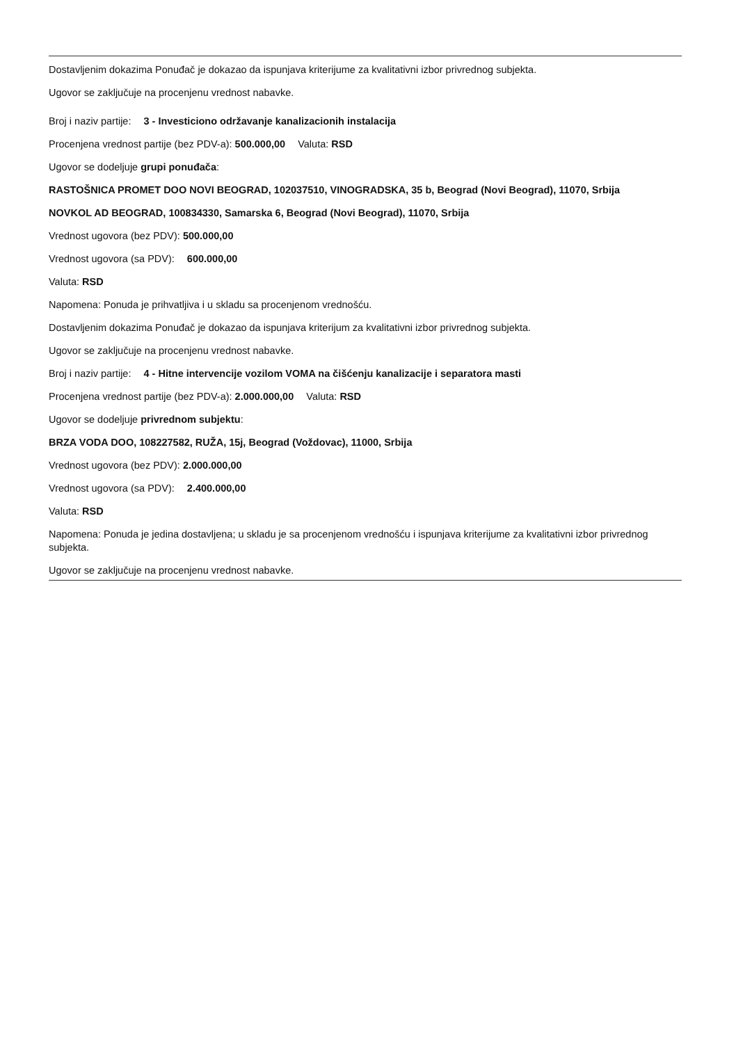Dostavljenim dokazima Ponuđač je dokazao da ispunjava kriterijume za kvalitativni izbor privrednog subjekta.
Ugovor se zaključuje na procenjenu vrednost nabavke.
Broj i naziv partije: 3 - Investiciono održavanje kanalizacionih instalacija
Procenjena vrednost partije (bez PDV-a): 500.000,00 Valuta: RSD
Ugovor se dodeljuje grupi ponuđača:
RASTOŠNICA PROMET DOO NOVI BEOGRAD, 102037510, VINOGRADSKA, 35 b, Beograd (Novi Beograd), 11070, Srbija
NOVKOL AD BEOGRAD, 100834330, Samarska 6, Beograd (Novi Beograd), 11070, Srbija
Vrednost ugovora (bez PDV): 500.000,00
Vrednost ugovora (sa PDV): 600.000,00
Valuta: RSD
Napomena: Ponuda je prihvatljiva i u skladu sa procenjenom vrednošću.
Dostavljenim dokazima Ponuđač je dokazao da ispunjava kriterijum za kvalitativni izbor privrednog subjekta.
Ugovor se zaključuje na procenjenu vrednost nabavke.
Broj i naziv partije: 4 - Hitne intervencije vozilom VOMA na čišćenju kanalizacije i separatora masti
Procenjena vrednost partije (bez PDV-a): 2.000.000,00 Valuta: RSD
Ugovor se dodeljuje privrednom subjektu:
BRZA VODA DOO, 108227582, RUŽA, 15j, Beograd (Voždovac), 11000, Srbija
Vrednost ugovora (bez PDV): 2.000.000,00
Vrednost ugovora (sa PDV): 2.400.000,00
Valuta: RSD
Napomena: Ponuda je jedina dostavljena; u skladu je sa procenjenom vrednošću i ispunjava kriterijume za kvalitativni izbor privrednog subjekta.
Ugovor se zaključuje na procenjenu vrednost nabavke.